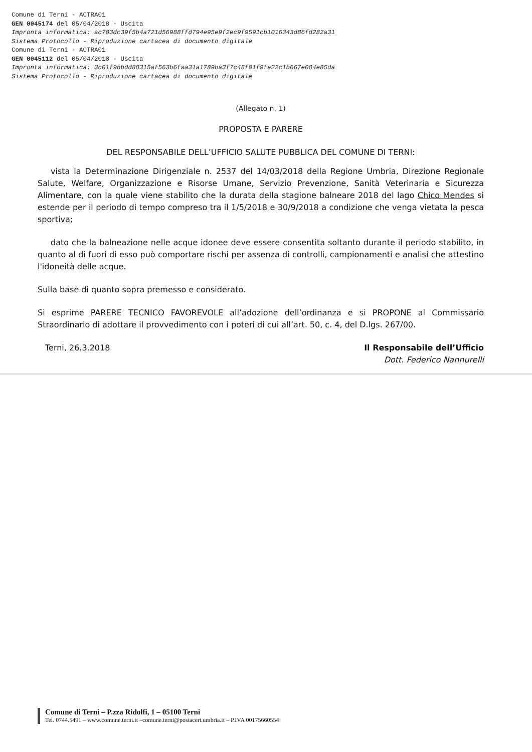Comune di Terni - ACTRA01
GEN 0045174 del 05/04/2018 - Uscita
Impronta informatica: ac783dc39f5b4a721d56988ffd794e95e9f2ec9f9591cb1016343d86fd282a31
Sistema Protocollo - Riproduzione cartacea di documento digitale
Comune di Terni - ACTRA01
GEN 0045112 del 05/04/2018 - Uscita
Impronta informatica: 3c01f9bbdd88315af563b6faa31a1789ba3f7c48f01f9fe22c1b667e084e85da
Sistema Protocollo - Riproduzione cartacea di documento digitale
(Allegato n. 1)
PROPOSTA E PARERE
DEL RESPONSABILE DELL’UFFICIO SALUTE PUBBLICA DEL COMUNE DI TERNI:
vista la Determinazione Dirigenziale n. 2537 del 14/03/2018 della Regione Umbria, Direzione Regionale Salute, Welfare, Organizzazione e Risorse Umane, Servizio Prevenzione, Sanità Veterinaria e Sicurezza Alimentare, con la quale viene stabilito che la durata della stagione balneare 2018 del lago Chico Mendes si estende per il periodo di tempo compreso tra il 1/5/2018 e 30/9/2018 a condizione che venga vietata la pesca sportiva;
dato che la balneazione nelle acque idonee deve essere consentita soltanto durante il periodo stabilito, in quanto al di fuori di esso può comportare rischi per assenza di controlli, campionamenti e analisi che attestino l'idoneità delle acque.
Sulla base di quanto sopra premesso e considerato.
Si esprime PARERE TECNICO FAVOREVOLE all’adozione dell’ordinanza e si PROPONE al Commissario Straordinario di adottare il provvedimento con i poteri di cui all’art. 50, c. 4, del D.lgs. 267/00.
Terni, 26.3.2018 Il Responsabile dell’Ufficio
Dott. Federico Nannurelli
Comune di Terni – P.zza Ridolfi, 1 – 05100 Terni
Tel. 0744.5491 – www.comune.terni.it –comune.terni@postacert.umbria.it – P.IVA 00175660554